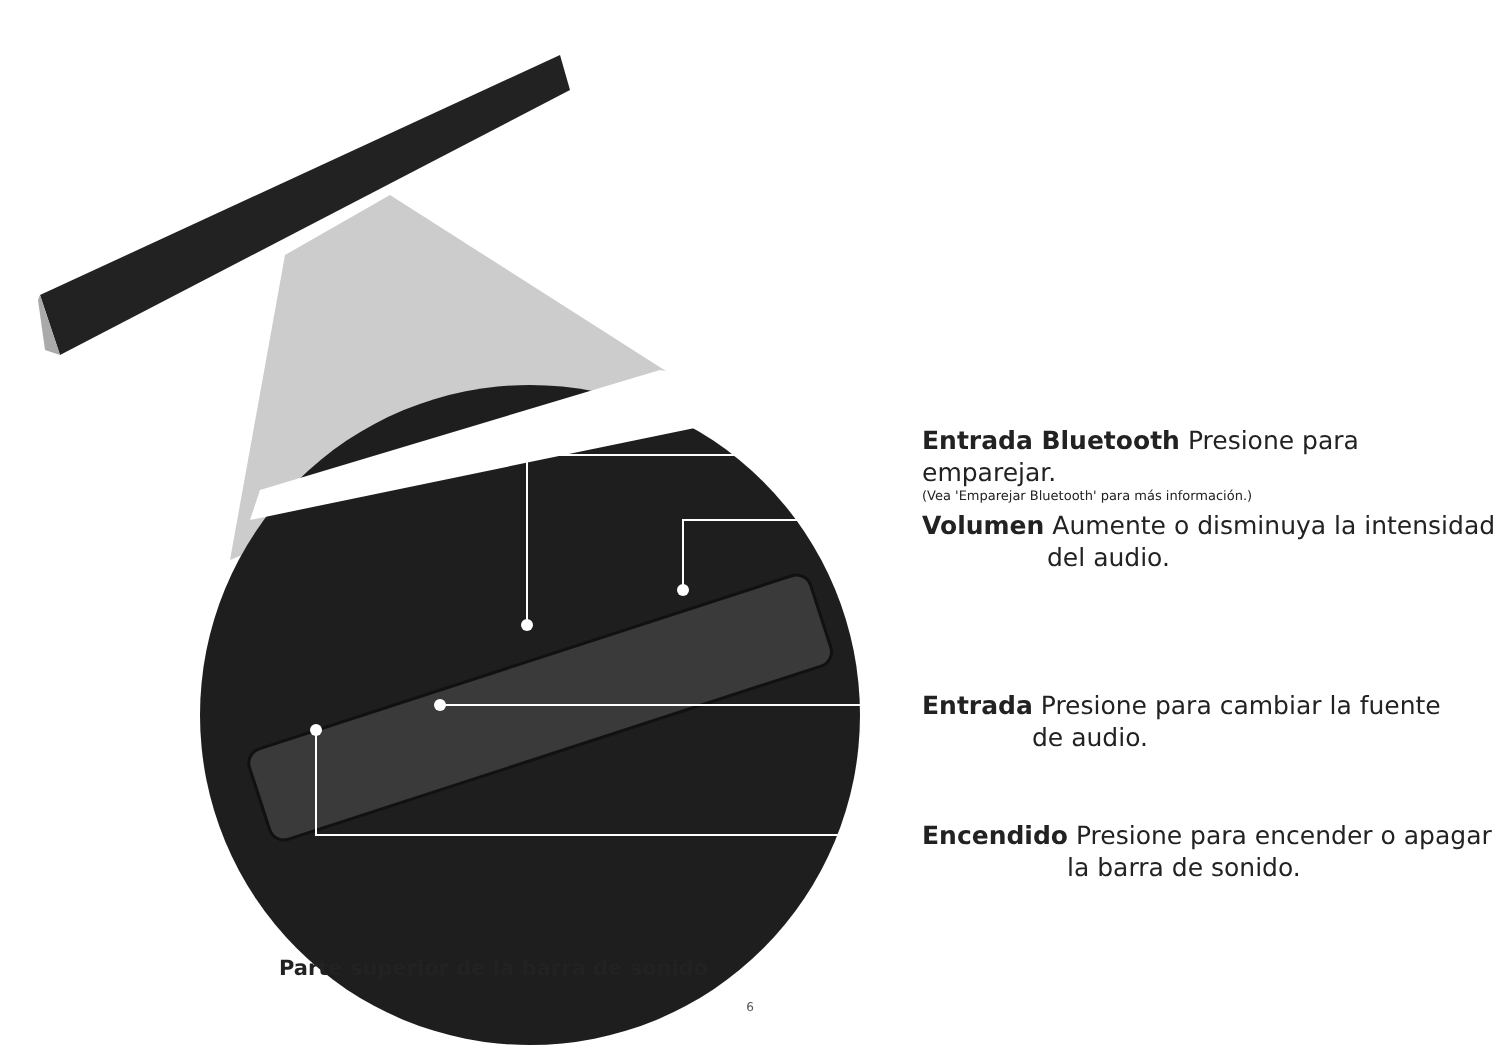Parte superior de la barra de sonido
Entrada Bluetooth Presione para emparejar.
(Vea 'Emparejar Bluetooth' para más información.)
Volumen Aumente o disminuya la intensidad
del audio.
Entrada Presione para cambiar la fuente
de audio.
Encendido Presione para encender o apagar
la barra de sonido.
6